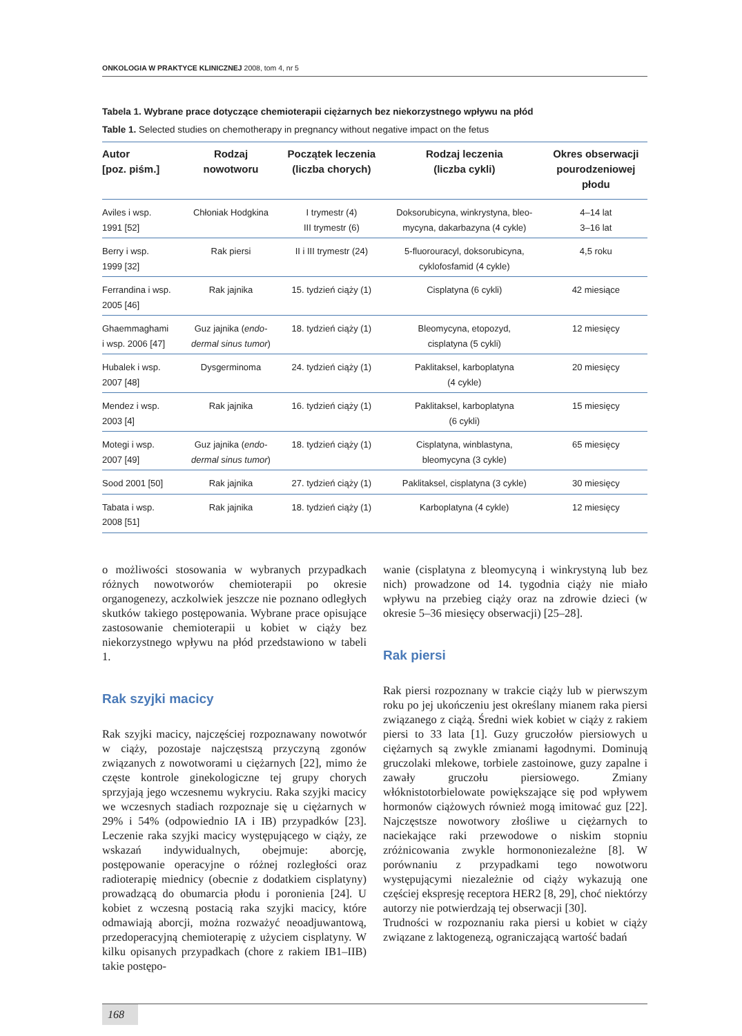ONKOLOGIA W PRAKTYCE KLINICZNEJ 2008, tom 4, nr 5
Tabela 1. Wybrane prace dotyczące chemioterapii ciężarnych bez niekorzystnego wpływu na płód
Table 1. Selected studies on chemotherapy in pregnancy without negative impact on the fetus
| Autor [poz. piśm.] | Rodzaj nowotworu | Początek leczenia (liczba chorych) | Rodzaj leczenia (liczba cykli) | Okres obserwacji pourodzeniowej płodu |
| --- | --- | --- | --- | --- |
| Aviles i wsp. 1991 [52] | Chłoniak Hodgkina | I trymestr (4) III trymestr (6) | Doksorubicyna, winkrystyna, bleo- mycyna, dakarbazyna (4 cykle) | 4–14 lat 3–16 lat |
| Berry i wsp. 1999 [32] | Rak piersi | II i III trymestr (24) | 5-fluorouracyl, doksorubicyna, cyklofosfamid (4 cykle) | 4,5 roku |
| Ferrandina i wsp. 2005 [46] | Rak jajnika | 15. tydzień ciąży (1) | Cisplatyna (6 cykli) | 42 miesiące |
| Ghaemmaghami i wsp. 2006 [47] | Guz jajnika ( endo- dermal sinus tumor ) | 18. tydzień ciąży (1) | Bleomycyna, etopozyd, cisplatyna (5 cykli) | 12 miesięcy |
| Hubalek i wsp. 2007 [48] | Dysgerminoma | 24. tydzień ciąży (1) | Paklitaksel, karboplatyna (4 cykle) | 20 miesięcy |
| Mendez i wsp. 2003 [4] | Rak jajnika | 16. tydzień ciąży (1) | Paklitaksel, karboplatyna (6 cykli) | 15 miesięcy |
| Motegi i wsp. 2007 [49] | Guz jajnika ( endo- dermal sinus tumor ) | 18. tydzień ciąży (1) | Cisplatyna, winblastyna, bleomycyna (3 cykle) | 65 miesięcy |
| Sood 2001 [50] | Rak jajnika | 27. tydzień ciąży (1) | Paklitaksel, cisplatyna (3 cykle) | 30 miesięcy |
| Tabata i wsp. 2008 [51] | Rak jajnika | 18. tydzień ciąży (1) | Karboplatyna (4 cykle) | 12 miesięcy |
o możliwości stosowania w wybranych przypadkach różnych nowotworów chemioterapii po okresie organogenezy, aczkolwiek jeszcze nie poznano odległych skutków takiego postępowania. Wybrane prace opisujące zastosowanie chemioterapii u kobiet w ciąży bez niekorzystnego wpływu na płód przedstawiono w tabeli 1.
Rak szyjki macicy
Rak szyjki macicy, najczęściej rozpoznawany nowotwór w ciąży, pozostaje najczęstszą przyczyną zgonów związanych z nowotworami u ciężarnych [22], mimo że częste kontrole ginekologiczne tej grupy chorych sprzyjają jego wczesnemu wykryciu. Raka szyjki macicy we wczesnych stadiach rozpoznaje się u ciężarnych w 29% i 54% (odpowiednio IA i IB) przypadków [23]. Leczenie raka szyjki macicy występującego w ciąży, ze wskazań indywidualnych, obejmuje: aborcję, postępowanie operacyjne o różnej rozległości oraz radioterapię miednicy (obecnie z dodatkiem cisplatyny) prowadzącą do obumarcia płodu i poronienia [24]. U kobiet z wczesną postacią raka szyjki macicy, które odmawiają aborcji, można rozważyć neoadjuwantową, przedoperacyjną chemioterapię z użyciem cisplatyny. W kilku opisanych przypadkach (chore z rakiem IB1–IIB) takie postępo-
wanie (cisplatyna z bleomycyną i winkrystyną lub bez nich) prowadzone od 14. tygodnia ciąży nie miało wpływu na przebieg ciąży oraz na zdrowie dzieci (w okresie 5–36 miesięcy obserwacji) [25–28].
Rak piersi
Rak piersi rozpoznany w trakcie ciąży lub w pierwszym roku po jej ukończeniu jest określany mianem raka piersi związanego z ciążą. Średni wiek kobiet w ciąży z rakiem piersi to 33 lata [1]. Guzy gruczołów piersiowych u ciężarnych są zwykle zmianami łagodnymi. Dominują gruczolaki mlekowe, torbiele zastoinowe, guzy zapalne i zawały gruczołu piersiowego. Zmiany włóknistotorbielowate powiększające się pod wpływem hormonów ciążowych również mogą imitować guz [22]. Najczęstsze nowotwory złośliwe u ciężarnych to naciekające raki przewodowe o niskim stopniu zróżnicowania zwykle hormononiezależne [8]. W porównaniu z przypadkami tego nowotworu występującymi niezależnie od ciąży wykazują one częściej ekspresję receptora HER2 [8, 29], choć niektórzy autorzy nie potwierdzają tej obserwacji [30].
Trudności w rozpoznaniu raka piersi u kobiet w ciąży związane z laktogenezą, ograniczającą wartość badań
168